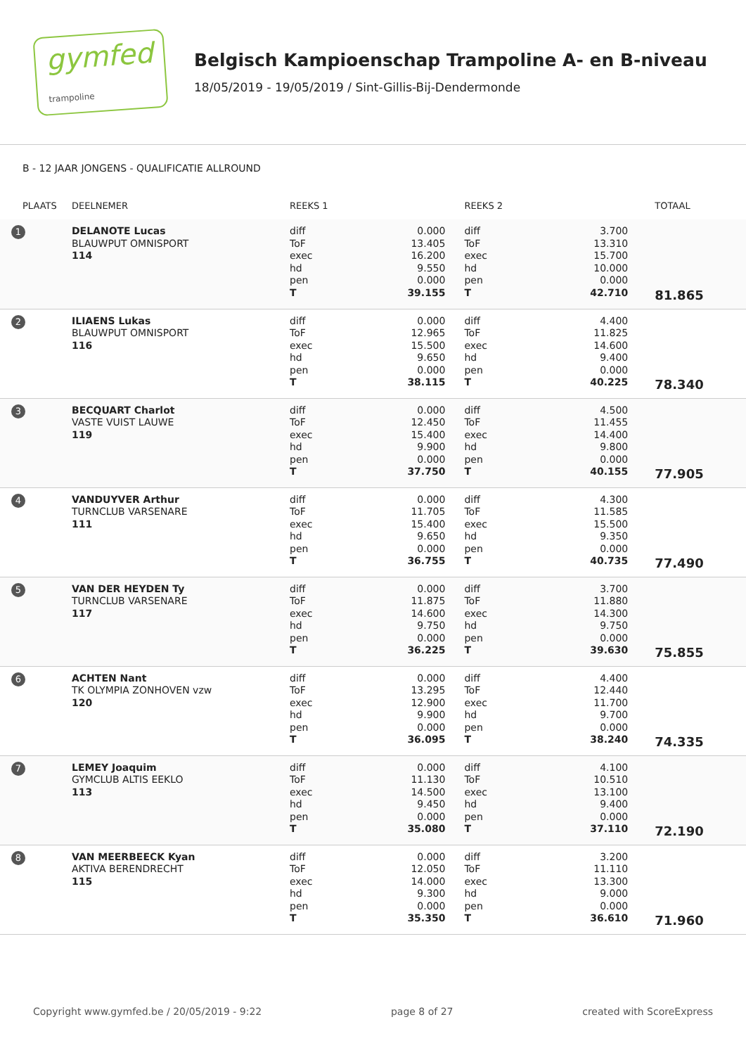gymfed
trampoline
Belgisch Kampioenschap Trampoline A- en B-niveau
18/05/2019 - 19/05/2019 / Sint-Gillis-Bij-Dendermonde
B - 12 JAAR JONGENS - QUALIFICATIE ALLROUND
| PLAATS | DEELNEMER | REEKS 1 | | REEKS 2 | | TOTAAL |
| --- | --- | --- | --- | --- | --- | --- |
| 1 | DELANOTE Lucas BLAUWPUT OMNISPORT 114 | diff ToF exec hd pen T | 0.000 13.405 16.200 9.550 0.000 39.155 | diff ToF exec hd pen T | 3.700 13.310 15.700 10.000 0.000 42.710 | 81.865 |
| 2 | ILIAENS Lukas BLAUWPUT OMNISPORT 116 | diff ToF exec hd pen T | 0.000 12.965 15.500 9.650 0.000 38.115 | diff ToF exec hd pen T | 4.400 11.825 14.600 9.400 0.000 40.225 | 78.340 |
| 3 | BECQUART Charlot VASTE VUIST LAUWE 119 | diff ToF exec hd pen T | 0.000 12.450 15.400 9.900 0.000 37.750 | diff ToF exec hd pen T | 4.500 11.455 14.400 9.800 0.000 40.155 | 77.905 |
| 4 | VANDUYVER Arthur TURNCLUB VARSENARE 111 | diff ToF exec hd pen T | 0.000 11.705 15.400 9.650 0.000 36.755 | diff ToF exec hd pen T | 4.300 11.585 15.500 9.350 0.000 40.735 | 77.490 |
| 5 | VAN DER HEYDEN Ty TURNCLUB VARSENARE 117 | diff ToF exec hd pen T | 0.000 11.875 14.600 9.750 0.000 36.225 | diff ToF exec hd pen T | 3.700 11.880 14.300 9.750 0.000 39.630 | 75.855 |
| 6 | ACHTEN Nant TK OLYMPIA ZONHOVEN vzw 120 | diff ToF exec hd pen T | 0.000 13.295 12.900 9.900 0.000 36.095 | diff ToF exec hd pen T | 4.400 12.440 11.700 9.700 0.000 38.240 | 74.335 |
| 7 | LEMEY Joaquim GYMCLUB ALTIS EEKLO 113 | diff ToF exec hd pen T | 0.000 11.130 14.500 9.450 0.000 35.080 | diff ToF exec hd pen T | 4.100 10.510 13.100 9.400 0.000 37.110 | 72.190 |
| 8 | VAN MEERBEECK Kyan AKTIVA BERENDRECHT 115 | diff ToF exec hd pen T | 0.000 12.050 14.000 9.300 0.000 35.350 | diff ToF exec hd pen T | 3.200 11.110 13.300 9.000 0.000 36.610 | 71.960 |
Copyright www.gymfed.be / 20/05/2019 - 9:22 page 8 of 27 created with ScoreExpress